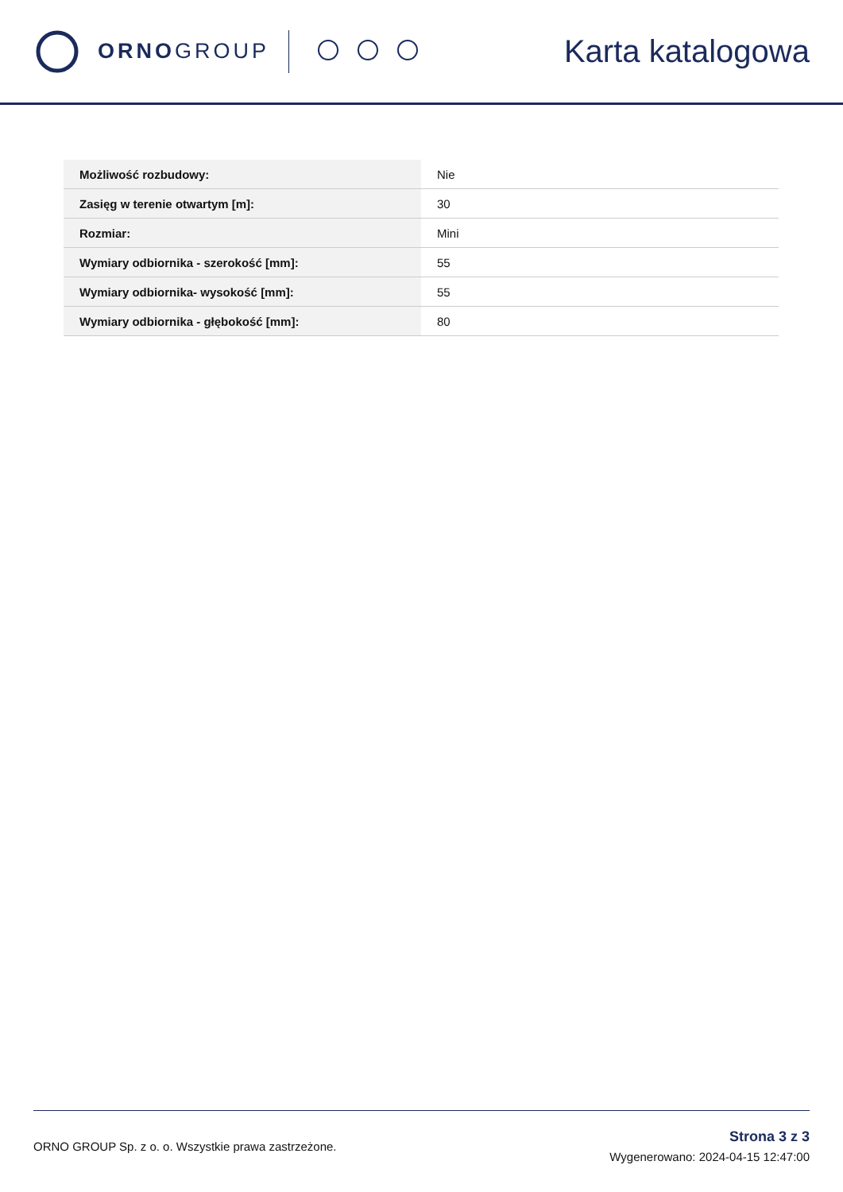ORNO GROUP
Karta katalogowa
| Możliwość rozbudowy: | Nie |
| Zasięg w terenie otwartym [m]: | 30 |
| Rozmiar: | Mini |
| Wymiary odbiornika - szerokość [mm]: | 55 |
| Wymiary odbiornika- wysokość [mm]: | 55 |
| Wymiary odbiornika - głębokość [mm]: | 80 |
ORNO GROUP Sp. z o. o. Wszystkie prawa zastrzeżone.
Strona 3 z 3
Wygenerowano: 2024-04-15 12:47:00